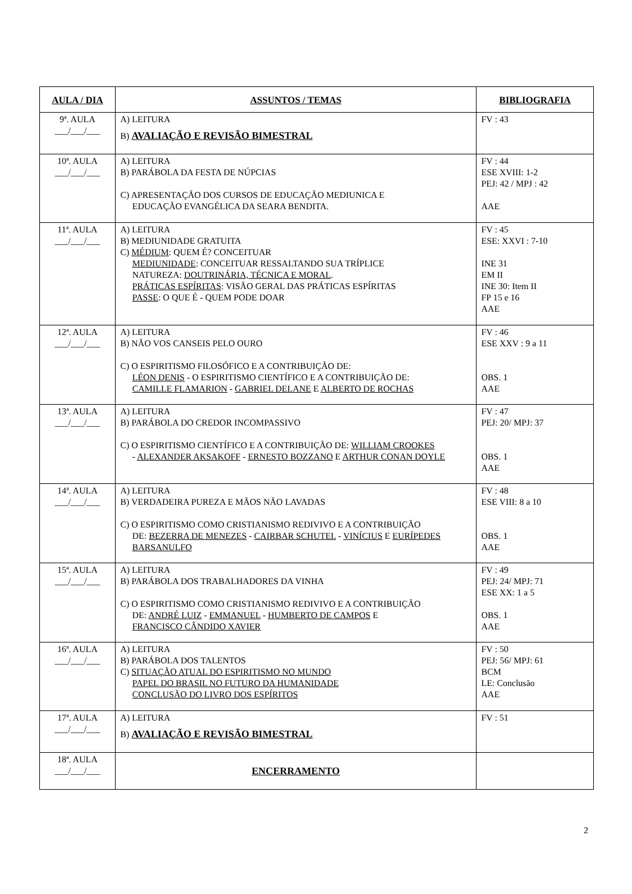| AULA / DIA | ASSUNTOS / TEMAS | BIBLIOGRAFIA |
| --- | --- | --- |
| 9ª. AULA ___/___/___ | A) LEITURA B) AVALIAÇÃO E REVISÃO BIMESTRAL | FV : 43 |
| 10ª. AULA ___/___/___ | A) LEITURA B) PARÁBOLA DA FESTA DE NÚPCIAS C) APRESENTAÇÃO DOS CURSOS DE EDUCAÇÃO MEDIUNICA E EDUCAÇÃO EVANGÉLICA DA SEARA BENDITA. | FV : 44 ESE XVIII: 1-2 PEJ: 42 / MPJ : 42 AAE |
| 11ª. AULA ___/___/___ | A) LEITURA B) MEDIUNIDADE GRATUITA C) MÉDIUM : QUEM É? CONCEITUAR MEDIUNIDADE : CONCEITUAR RESSALTANDO SUA TRÍPLICE NATUREZA: DOUTRINÁRIA, TÉCNICA E MORAL . PRÁTICAS ESPÍRITAS : VISÃO GERAL DAS PRÁTICAS ESPÍRITAS PASSE : O QUE É - QUEM PODE DOAR | FV : 45 ESE: XXVI : 7-10 INE 31 EM II INE 30: Item II FP 15 e 16 AAE |
| 12ª. AULA ___/___/___ | A) LEITURA B) NÃO VOS CANSEIS PELO OURO C) O ESPIRITISMO FILOSÓFICO E A CONTRIBUIÇÃO DE: LÉON DENIS - O ESPIRITISMO CIENTÍFICO E A CONTRIBUIÇÃO DE: CAMILLE FLAMARION - GABRIEL DELANE E ALBERTO DE ROCHAS | FV : 46 ESE XXV : 9 a 11 OBS. 1 AAE |
| 13ª. AULA ___/___/___ | A) LEITURA B) PARÁBOLA DO CREDOR INCOMPASSIVO C) O ESPIRITISMO CIENTÍFICO E A CONTRIBUIÇÃO DE: WILLIAM CROOKES - ALEXANDER AKSAKOFF - ERNESTO BOZZANO E ARTHUR CONAN DOYLE | FV : 47 PEJ: 20/ MPJ: 37 OBS. 1 AAE |
| 14ª. AULA ___/___/___ | A) LEITURA B) VERDADEIRA PUREZA E MÃOS NÃO LAVADAS C) O ESPIRITISMO COMO CRISTIANISMO REDIVIVO E A CONTRIBUIÇÃO DE: BEZERRA DE MENEZES - CAIRBAR SCHUTEL - VINÍCIUS E EURÍPEDES BARSANULFO | FV : 48 ESE VIII: 8 a 10 OBS. 1 AAE |
| 15ª. AULA ___/___/___ | A) LEITURA B) PARÁBOLA DOS TRABALHADORES DA VINHA C) O ESPIRITISMO COMO CRISTIANISMO REDIVIVO E A CONTRIBUIÇÃO DE: ANDRÉ LUIZ - EMMANUEL - HUMBERTO DE CAMPOS E FRANCISCO CÂNDIDO XAVIER | FV : 49 PEJ: 24/ MPJ: 71 ESE XX: 1 a 5 OBS. 1 AAE |
| 16ª. AULA ___/___/___ | A) LEITURA B) PARÁBOLA DOS TALENTOS C) SITUAÇÃO ATUAL DO ESPIRITISMO NO MUNDO PAPEL DO BRASIL NO FUTURO DA HUMANIDADE CONCLUSÃO DO LIVRO DOS ESPÍRITOS | FV : 50 PEJ: 56/ MPJ: 61 BCM LE: Conclusão AAE |
| 17ª. AULA ___/___/___ | A) LEITURA B) AVALIAÇÃO E REVISÃO BIMESTRAL | FV : 51 |
| 18ª. AULA ___/___/___ | ENCERRAMENTO | |
2